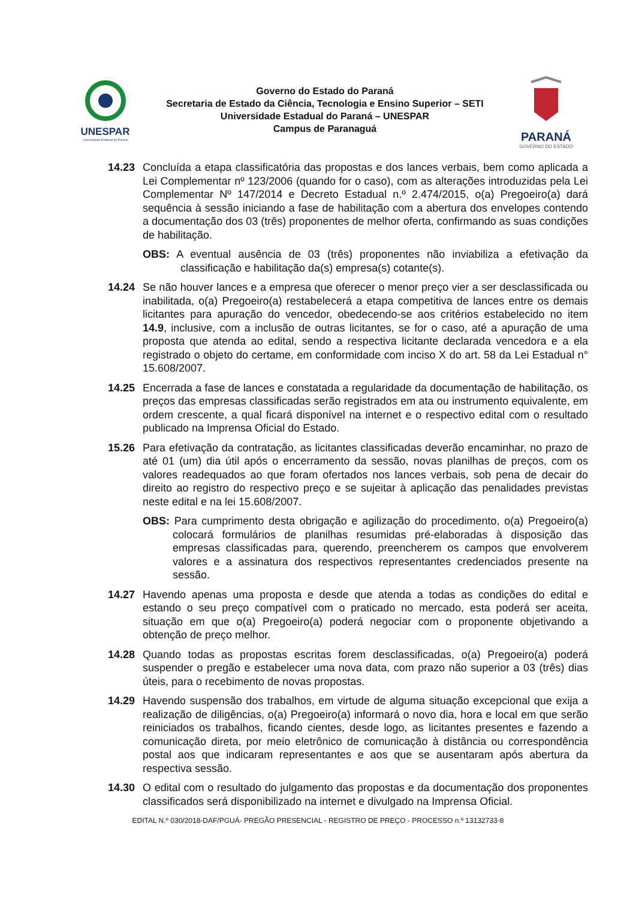UNESPAR
Universidade Estadual do Paraná
Governo do Estado do Paraná
Secretaria de Estado da Ciência, Tecnologia e Ensino Superior – SETI
Universidade Estadual do Paraná – UNESPAR
Campus de Paranaguá
PARANÁ
GOVERNO DO ESTADO
14.23 Concluída a etapa classificatória das propostas e dos lances verbais, bem como aplicada a Lei Complementar nº 123/2006 (quando for o caso), com as alterações introduzidas pela Lei Complementar Nº 147/2014 e Decreto Estadual n.º 2.474/2015, o(a) Pregoeiro(a) dará sequência à sessão iniciando a fase de habilitação com a abertura dos envelopes contendo a documentação dos 03 (três) proponentes de melhor oferta, confirmando as suas condições de habilitação.
OBS: A eventual ausência de 03 (três) proponentes não inviabiliza a efetivação da classificação e habilitação da(s) empresa(s) cotante(s).
14.24 Se não houver lances e a empresa que oferecer o menor preço vier a ser desclassificada ou inabilitada, o(a) Pregoeiro(a) restabelecerá a etapa competitiva de lances entre os demais licitantes para apuração do vencedor, obedecendo-se aos critérios estabelecido no item 14.9, inclusive, com a inclusão de outras licitantes, se for o caso, até a apuração de uma proposta que atenda ao edital, sendo a respectiva licitante declarada vencedora e a ela registrado o objeto do certame, em conformidade com inciso X do art. 58 da Lei Estadual n° 15.608/2007.
14.25 Encerrada a fase de lances e constatada a regularidade da documentação de habilitação, os preços das empresas classificadas serão registrados em ata ou instrumento equivalente, em ordem crescente, a qual ficará disponível na internet e o respectivo edital com o resultado publicado na Imprensa Oficial do Estado.
15.26 Para efetivação da contratação, as licitantes classificadas deverão encaminhar, no prazo de até 01 (um) dia útil após o encerramento da sessão, novas planilhas de preços, com os valores readequados ao que foram ofertados nos lances verbais, sob pena de decair do direito ao registro do respectivo preço e se sujeitar à aplicação das penalidades previstas neste edital e na lei 15.608/2007.
OBS: Para cumprimento desta obrigação e agilização do procedimento, o(a) Pregoeiro(a) colocará formulários de planilhas resumidas pré-elaboradas à disposição das empresas classificadas para, querendo, preencherem os campos que envolverem valores e a assinatura dos respectivos representantes credenciados presente na sessão.
14.27 Havendo apenas uma proposta e desde que atenda a todas as condições do edital e estando o seu preço compatível com o praticado no mercado, esta poderá ser aceita, situação em que o(a) Pregoeiro(a) poderá negociar com o proponente objetivando a obtenção de preço melhor.
14.28 Quando todas as propostas escritas forem desclassificadas, o(a) Pregoeiro(a) poderá suspender o pregão e estabelecer uma nova data, com prazo não superior a 03 (três) dias úteis, para o recebimento de novas propostas.
14.29 Havendo suspensão dos trabalhos, em virtude de alguma situação excepcional que exija a realização de diligências, o(a) Pregoeiro(a) informará o novo dia, hora e local em que serão reiniciados os trabalhos, ficando cientes, desde logo, as licitantes presentes e fazendo a comunicação direta, por meio eletrônico de comunicação à distância ou correspondência postal aos que indicaram representantes e aos que se ausentaram após abertura da respectiva sessão.
14.30 O edital com o resultado do julgamento das propostas e da documentação dos proponentes classificados será disponibilizado na internet e divulgado na Imprensa Oficial.
EDITAL N.º 030/2018-DAF/PGUÁ- PREGÃO PRESENCIAL - REGISTRO DE PREÇO - PROCESSO n.º 13132733-8